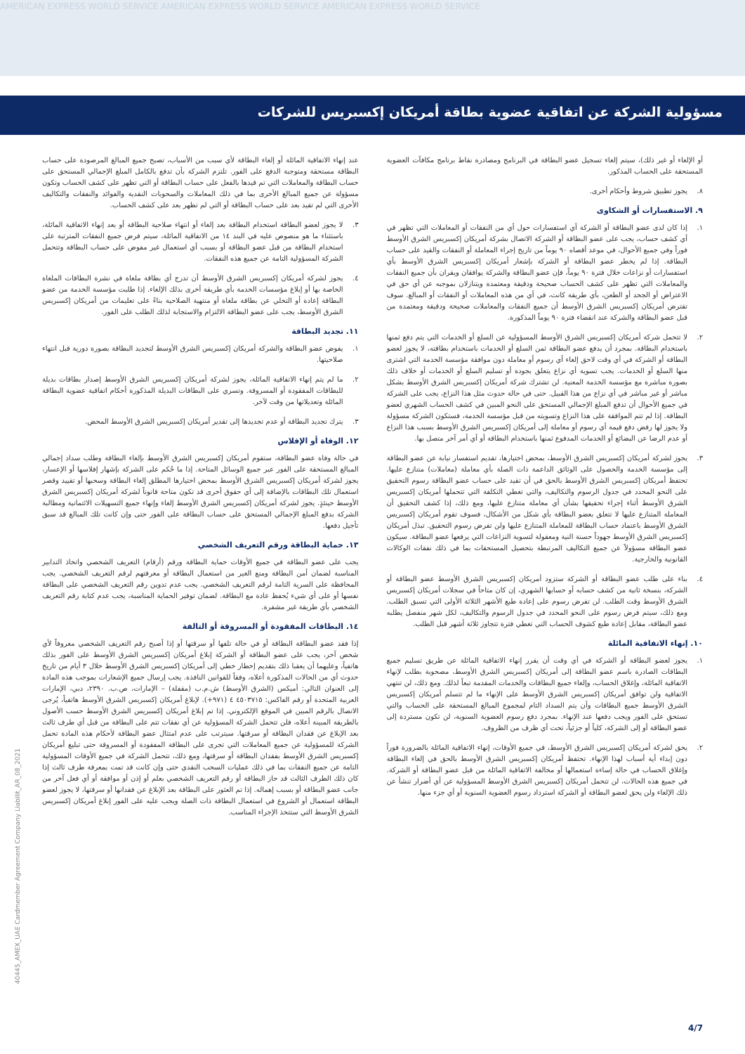AMERICAN EXPRESS WORLD SERVICE AMERICAN EXPRESS WORLD SERVICE AMERICAN EXPRESS WORLD SERVICE
مسؤولية الشركة عن اتفاقية عضوية بطاقة أمريكان إكسبريس للشركات
أو الإلغاء أو غير ذلك)، سيتم إلغاء تسجيل عضو البطاقة في البرنامج ومصادرة نقاط برنامج مكافآت العضوية المستحقة على الحساب المذكور.
٨. يجوز تطبيق شروط وأحكام أخرى.
٩. الاستفسارات أو الشكاوى
١. إذا كان لدى عضو البطاقة أو الشركة أي استفسارات حول أي من النفقات أو المعاملات التي تظهر في أي كشف حساب، يجب على عضو البطاقة أو الشركة الاتصال بشركة أمريكان إكسبريس الشرق الأوسط فوراً وفي جميع الأحوال، في موعد أقصاه ٩٠ يوماً من تاريخ إجراء المعاملة أو النفقات والقيد على حساب البطاقة. إذا لم يخطر عضو البطاقة أو الشركة بإشعار أمريكان إكسبريس الشرق الأوسط بأي استفسارات أو نزاعات خلال فترة ٩٠ يوماً، فإن عضو البطاقة والشركة يوافقان ويقران بأن جميع النفقات والمعاملات التي تظهر على كشف الحساب صحيحة ودقيقة ومعتمدة ويتنازلان بموجبه عن أي حق في الاعتراض أو الجحد أو الطعن، بأي طريقة كانت، في أي من هذه المعاملات أو النفقات أو المبالغ. سوف تفترض أمريكان إكسبريس الشرق الأوسط أن جميع النفقات والمعاملات صحيحة ودقيقة ومعتمدة من قبل عضو البطاقة والشركة عند انقضاء فترة ٩٠ يوماً المذكورة.
٢. لا تتحمل شركة أمريكان إكسبريس الشرق الأوسط المسؤولية عن السلع أو الخدمات التي يتم دفع ثمنها باستخدام البطاقة. بمجرد أن يدفع عضو البطاقة ثمن السلع أو الخدمات باستخدام بطاقته، لا يجوز لعضو البطاقة أو الشركة في أي وقت لاحق إلغاء أي رسوم أو معاملة دون موافقة مؤسسة الخدمة التي اشترى منها السلع أو الخدمات. يجب تسوية أي نزاع يتعلق بجودة أو تسليم السلع أو الخدمات أو خلاف ذلك بصورة مباشرة مع مؤسسة الخدمة المعنية. لن تشترك شركة أمريكان إكسبريس الشرق الأوسط بشكل مباشر أو غير مباشر في أي نزاع من هذا القبيل. حتى في حالة حدوث مثل هذا النزاع، يجب على الشركة في جميع الأحوال أن تدفع المبلغ الإجمالي المستحق على النحو المبين في كشف الحساب الشهري لعضو البطاقة. إذا لم تتم الموافقة على هذا النزاع وتسويته من قبل مؤسسة الخدمة، فستكون الشركة مسؤولة ولا يجوز لها رفض دفع قيمة أي رسوم أو معاملة إلى أمريكان إكسبريس الشرق الأوسط بسبب هذا النزاع أو عدم الرضا عن البضائع أو الخدمات المدفوع ثمنها باستخدام البطاقة أو أي أمر آخر متصل بها.
٣. يجوز لشركة أمريكان إكسبريس الشرق الأوسط، بمحض اختيارها، تقديم استفسار نيابة عن عضو البطاقة إلى مؤسسة الخدمة والحصول على الوثائق الداعمة ذات الصلة بأي معاملة (معاملات) متنازع عليها. تحتفظ أمريكان إكسبريس الشرق الأوسط بالحق في أن تقيد على حساب عضو البطاقة رسوم التحقيق على النحو المحدد في جدول الرسوم والتكاليف، والتي تغطي التكلفة التي تتحملها أمريكان إكسبريس الشرق الأوسط أثناء إجراء تحقيقها بشأن أي معاملة متنازع عليها، ومع ذلك، إذا كشف التحقيق أن المعاملة المتنازع عليها لا تتعلق بعضو البطاقة بأي شكل من الأشكال، فسوف تقوم أمريكان إكسبريس الشرق الأوسط باعتماد حساب البطاقة للمعاملة المتنازع عليها ولن تفرض رسوم التحقيق. تبذل أمريكان إكسبريس الشرق الأوسط جهوداً حسنة النية ومعقولة لتسوية النزاعات التي يرفعها عضو البطاقة. سيكون عضو البطاقة مسؤولاً عن جميع التكاليف المرتبطة بتحصيل المستحقات بما في ذلك نفقات الوكالات القانونية والخارجية.
٤. بناء على طلب عضو البطاقة أو الشركة ستزود أمريكان إكسبريس الشرق الأوسط عضو البطاقة أو الشركة، بنسخة ثانية من كشف حسابه أو حسابها الشهري، إن كان متاحاً في سجلات أمريكان إكسبريس الشرق الأوسط وقت الطلب. لن تفرض رسوم على إعادة طبع الأشهر الثلاثة الأولى التي تسبق الطلب. ومع ذلك، سيتم فرض رسوم على النحو المحدد في جدول الرسوم والتكاليف، لكل شهر منفصل يطلبه عضو البطاقة، مقابل إعادة طبع كشوف الحساب التي تغطي فترة تتجاوز ثلاثة أشهر قبل الطلب.
١٠. إنهاء الاتفاقية المائلة
١. يجوز لعضو البطاقة أو الشركة في أي وقت أن يقرر إنهاء الاتفاقية المائلة عن طريق تسليم جميع البطاقات الصادرة باسم عضو البطاقة إلى أمريكان إكسبريس الشرق الأوسط، مصحوبة بطلب لإنهاء الاتفاقية المائلة، وإغلاق الحساب، وإلغاء جميع البطاقات والخدمات المقدمة تبعاً لذلك. ومع ذلك، لن تنتهي الاتفاقية ولن توافق أمريكان إكسبريس الشرق الأوسط على الإنهاء ما لم تتسلم أمريكان إكسبريس الشرق الأوسط جميع البطاقات وأن يتم السداد التام لمجموع المبالغ المستحقة على الحساب والتي تستحق على الفور ويجب دفعها عند الإنهاء. بمجرد دفع رسوم العضوية السنوية، لن تكون مستردة إلى عضو البطاقة أو إلى الشركة، كلياً أو جزئياً، تحت أي ظرف من الظروف.
٢. يحق لشركة أمريكان إكسبريس الشرق الأوسط، في جميع الأوقات، إنهاء الاتفاقية المائلة بالضرورة فوراً دون إبداء أية أسباب لهذا الإنهاء. تحتفظ أمريكان إكسبريس الشرق الأوسط بالحق في إلغاء البطاقة وإغلاق الحساب في حالة إساءة استعمالها أو مخالفة الاتفاقية المائلة من قبل عضو البطاقة أو الشركة. في جميع هذه الحالات، لن تتحمل أمريكان إكسبريس الشرق الأوسط المسؤولية عن أي أضرار تنشأ عن ذلك الإلغاء ولن يحق لعضو البطاقة أو الشركة استرداد رسوم العضوية السنوية أو أي جزء منها.
عند إنهاء الاتفاقية المائلة أو إلغاء البطاقة لأي سبب من الأسباب، تصبح جميع المبالغ المرصودة على حساب البطاقة مستحقة ومتوجبة الدفع على الفور. تلتزم الشركة بأن تدفع بالكامل المبلغ الإجمالي المستحق على حساب البطاقة والمعاملات التي تم قيدها بالفعل على حساب البطاقة أو التي تظهر على كشف الحساب وتكون مسؤولة عن جميع المبالغ الأخرى بما في ذلك المعاملات والسحوبات النقدية والفوائد والنفقات والتكاليف الأخرى التي لم تقيد بعد على حساب البطاقة أو التي لم تظهر بعد على كشف الحساب.
٣. لا يجوز لعضو البطاقة استخدام البطاقة بعد إلغاء أو انتهاء صلاحية البطاقة أو بعد إنهاء الاتفاقية المائلة، باستثناء ما هو منصوص عليه في البند ١٤ من الاتفاقية المائلة، سيتم فرض جميع النفقات المترتبة على استخدام البطاقة من قبل عضو البطاقة أو بسبب أي استعمال غير مفوض على حساب البطاقة وتتحمل الشركة المسؤولية التامة عن جميع هذه النفقات.
٤. يجوز لشركة أمريكان إكسبريس الشرق الأوسط أن تدرج أي بطاقة ملغاة في نشرة البطاقات الملغاة الخاصة بها أو إبلاغ مؤسسات الخدمة بأي طريقة أخرى بذلك الإلغاء. إذا طلبت مؤسسة الخدمة من عضو البطاقة إعادة أو التخلي عن بطاقة ملغاة أو منتهية الصلاحية بناءً على تعليمات من أمريكان إكسبريس الشرق الأوسط، يجب على عضو البطاقة الالتزام والاستجابة لذلك الطلب على الفور.
١١. تجديد البطاقة
١. يفوض عضو البطاقة والشركة أمريكان إكسبريس الشرق الأوسط لتجديد البطاقة بصورة دورية قبل انتهاء صلاحيتها.
٢. ما لم يتم إنهاء الاتفاقية المائلة، يجوز لشركة أمريكان إكسبريس الشرق الأوسط إصدار بطاقات بديلة للبطاقات المفقودة أو المسروقة. وتسري على البطاقات البديلة المذكورة أحكام اتفاقية عضوية البطاقة المائلة وتعديلاتها من وقت لآخر.
٣. يترك تجديد البطاقة أو عدم تجديدها إلى تقدير أمريكان إكسبريس الشرق الأوسط المحض.
١٢. الوفاة أو الإفلاس
في حالة وفاة عضو البطاقة، ستقوم أمريكان إكسبريس الشرق الأوسط بإلغاء البطاقة وطلب سداد إجمالي المبالغ المستحقة على الفور عبر جميع الوسائل المتاحة. إذا ما حُكم على الشركة بإشهار إفلاسها أو الإعسار، يجوز لشركة أمريكان إكسبريس الشرق الأوسط بمحض اختيارها المطلق إلغاء البطاقة وسحبها أو تقييد وقصر استعمال تلك البطاقات بالإضافة إلى أي حقوق أخرى قد تكون متاحة قانوناً لشركة أمريكان إكسبريس الشرق الأوسط حينئذٍ. يجوز لشركة أمريكان إكسبريس الشرق الأوسط إلغاء وإنهاء جميع التسهيلات الائتمانية ومطالبة الشركة بدفع المبلغ الإجمالي المستحق على حساب البطاقة على الفور حتى وإن كانت تلك المبالغ قد سبق تأجيل دفعها.
١٣. حماية البطاقة ورقم التعريف الشخصي
يجب على عضو البطاقة في جميع الأوقات حماية البطاقة ورقم (أرقام) التعريف الشخصي واتخاذ التدابير المناسبة لضمان أمن البطاقة ومنع الغير من استعمال البطاقة أو معرفتهم لرقم التعريف الشخصي. يجب المحافظة على السرية التامة لرقم التعريف الشخصي. يجب عدم تدوين رقم التعريف الشخصي على البطاقة نفسها أو على أي شيء يُحفظ عادة مع البطاقة. لضمان توفير الحماية المناسبة، يجب عدم كتابة رقم التعريف الشخصي بأي طريقة غير مشفرة.
١٤. البطاقات المفقودة أو المسروقة أو التالفة
إذا فقد عضو البطاقة البطاقة أو في حالة تلفها أو سرقتها أو إذا أصبح رقم التعريف الشخصي معروفاً لأي شخص آخر، يجب على عضو البطاقة أو الشركة إبلاغ أمريكان إكسبريس الشرق الأوسط على الفور بذلك هاتفياً، وعليهما أن يعقبا ذلك بتقديم إخطار خطي إلى أمريكان إكسبريس الشرق الأوسط خلال ٣ أيام من تاريخ حدوث أي من الحالات المذكورة أعلاه، وفقاً للقوانين النافذة. يجب إرسال جميع الإشعارات بموجب هذه المادة إلى العنوان التالي: أميكس (الشرق الأوسط) ش.م.ب (مقفلة) – الإمارات، ص.ب. ٢٣٩٠، دبي، الإمارات العربية المتحدة أو رقم الفاكس: ٤٥٠٣٧١٥ ٤ (٩٧١+). لإبلاغ أمريكان إكسبريس الشرق الأوسط هاتفياً، يُرجى الاتصال بالرقم المبين في الموقع الإلكتروني. إذا تم إبلاغ أمريكان إكسبريس الشرق الأوسط حسب الأصول بالطريقة المبينة أعلاه، فلن تتحمل الشركة المسؤولية عن أي نفقات تتم على البطاقة من قبل أي طرف ثالث بعد الإبلاغ عن فقدان البطاقة أو سرقتها. سيترتب على عدم امتثال عضو البطاقة لأحكام هذه المادة تحمل الشركة للمسؤولية عن جميع المعاملات التي تجرى على البطاقة المفقودة أو المسروقة حتى تبليغ أمريكان إكسبريس الشرق الأوسط بفقدان البطاقة أو سرقتها، ومع ذلك، تتحمل الشركة في جميع الأوقات المسؤولية التامة عن جميع النفقات بما في ذلك عمليات السحب النقدي حتى وإن كانت قد تمت بمعرفة طرف ثالث إذا كان ذلك الطرف الثالث قد حاز البطاقة أو رقم التعريف الشخصي بعلم أو إذن أو موافقة أو أي فعل آخر من جانب عضو البطاقة أو بسبب إهماله. إذا تم العثور على البطاقة بعد الإبلاغ عن فقدانها أو سرقتها، لا يجوز لعضو البطاقة استعمال أو الشروع في استعمال البطاقة ذات الصلة ويجب عليه على الفور إبلاغ أمريكان إكسبريس الشرق الأوسط التي ستتخذ الإجراء المناسب.
40445_AMEX_UAE Cardmember Agreement Company Liabilit_AR_08_2021
4/7